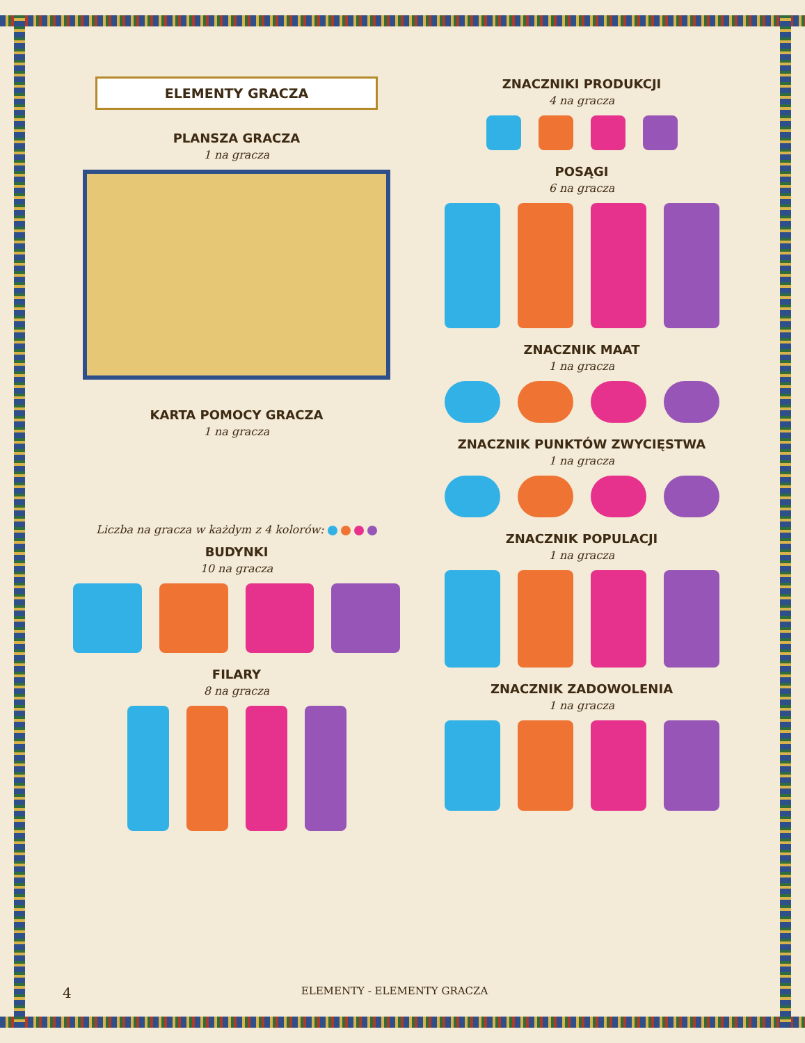ELEMENTY GRACZA
PLANSZA GRACZA
1 na gracza
KARTA POMOCY GRACZA
1 na gracza
Liczba na gracza w każdym z 4 kolorów:
BUDYNKI
10 na gracza
FILARY
8 na gracza
ZNACZNIKI PRODUKCJI
4 na gracza
POSĄGI
6 na gracza
ZNACZNIK MAAT
1 na gracza
ZNACZNIK PUNKTÓW ZWYCIĘSTWA
1 na gracza
ZNACZNIK POPULACJI
1 na gracza
ZNACZNIK ZADOWOLENIA
1 na gracza
4 ELEMENTY - ELEMENTY GRACZA